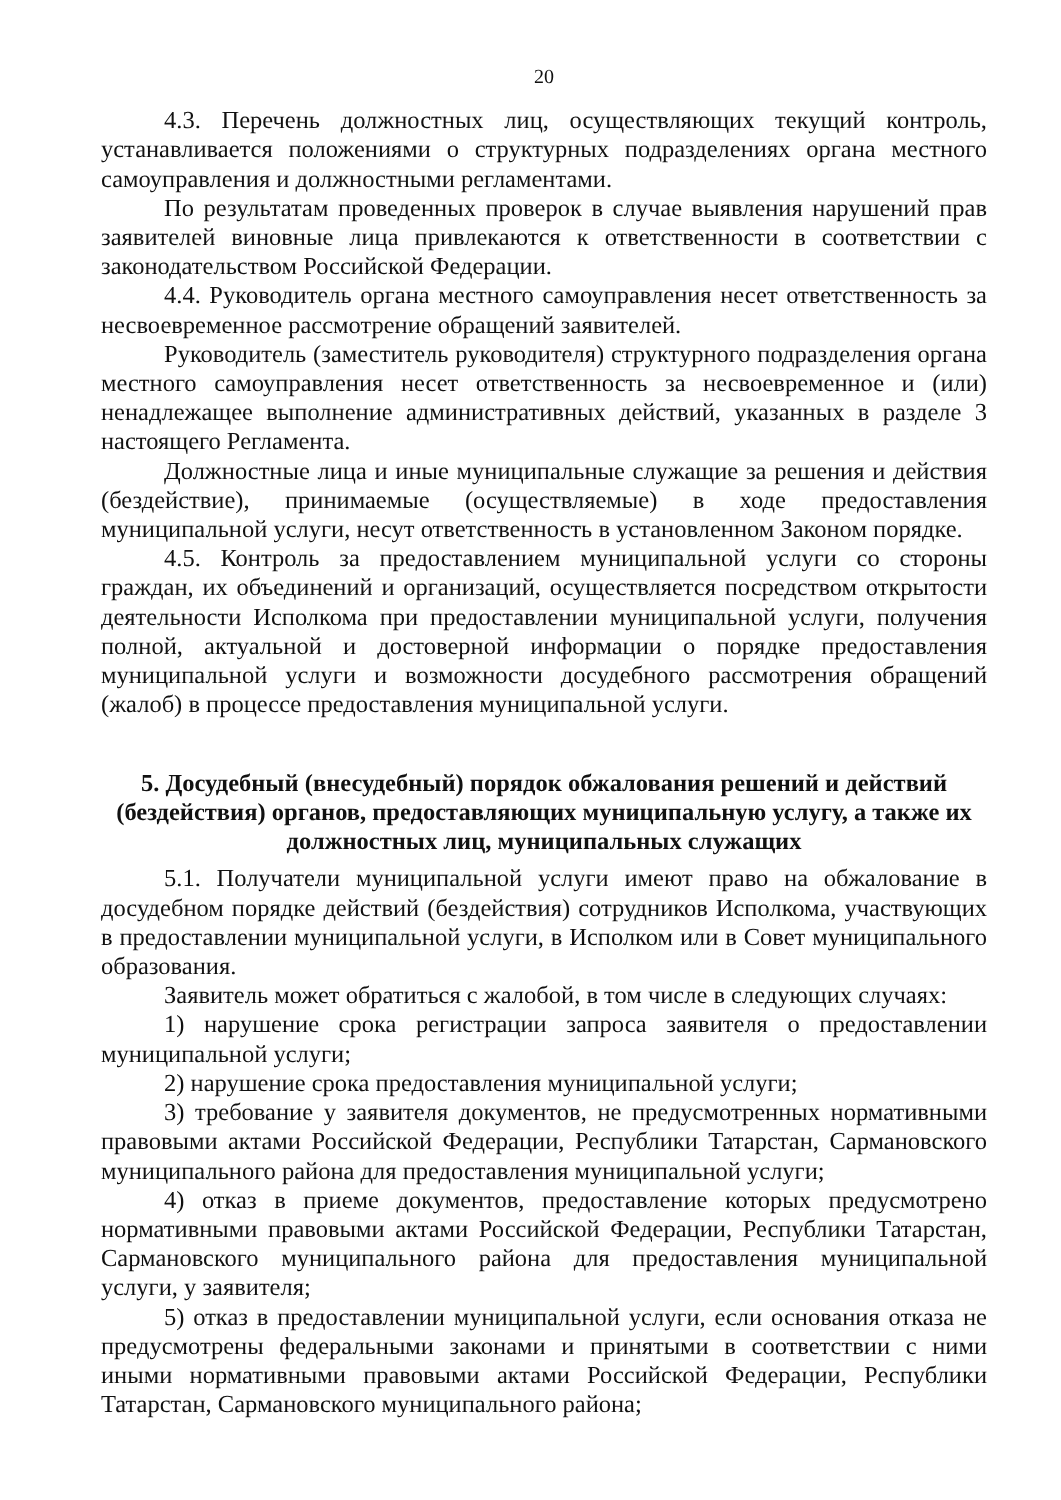20
4.3. Перечень должностных лиц, осуществляющих текущий контроль, устанавливается положениями о структурных подразделениях органа местного самоуправления и должностными регламентами.
По результатам проведенных проверок в случае выявления нарушений прав заявителей виновные лица привлекаются к ответственности в соответствии с законодательством Российской Федерации.
4.4. Руководитель органа местного самоуправления несет ответственность за несвоевременное рассмотрение обращений заявителей.
Руководитель (заместитель руководителя) структурного подразделения органа местного самоуправления несет ответственность за несвоевременное и (или) ненадлежащее выполнение административных действий, указанных в разделе 3 настоящего Регламента.
Должностные лица и иные муниципальные служащие за решения и действия (бездействие), принимаемые (осуществляемые) в ходе предоставления муниципальной услуги, несут ответственность в установленном Законом порядке.
4.5. Контроль за предоставлением муниципальной услуги со стороны граждан, их объединений и организаций, осуществляется посредством открытости деятельности Исполкома при предоставлении муниципальной услуги, получения полной, актуальной и достоверной информации о порядке предоставления муниципальной услуги и возможности досудебного рассмотрения обращений (жалоб) в процессе предоставления муниципальной услуги.
5. Досудебный (внесудебный) порядок обжалования решений и действий (бездействия) органов, предоставляющих муниципальную услугу, а также их должностных лиц, муниципальных служащих
5.1. Получатели муниципальной услуги имеют право на обжалование в досудебном порядке действий (бездействия) сотрудников Исполкома, участвующих в предоставлении муниципальной услуги, в Исполком или в Совет муниципального образования.
Заявитель может обратиться с жалобой, в том числе в следующих случаях:
1) нарушение срока регистрации запроса заявителя о предоставлении муниципальной услуги;
2) нарушение срока предоставления муниципальной услуги;
3) требование у заявителя документов, не предусмотренных нормативными правовыми актами Российской Федерации, Республики Татарстан, Сармановского муниципального района для предоставления муниципальной услуги;
4) отказ в приеме документов, предоставление которых предусмотрено нормативными правовыми актами Российской Федерации, Республики Татарстан, Сармановского муниципального района для предоставления муниципальной услуги, у заявителя;
5) отказ в предоставлении муниципальной услуги, если основания отказа не предусмотрены федеральными законами и принятыми в соответствии с ними иными нормативными правовыми актами Российской Федерации, Республики Татарстан, Сармановского муниципального района;